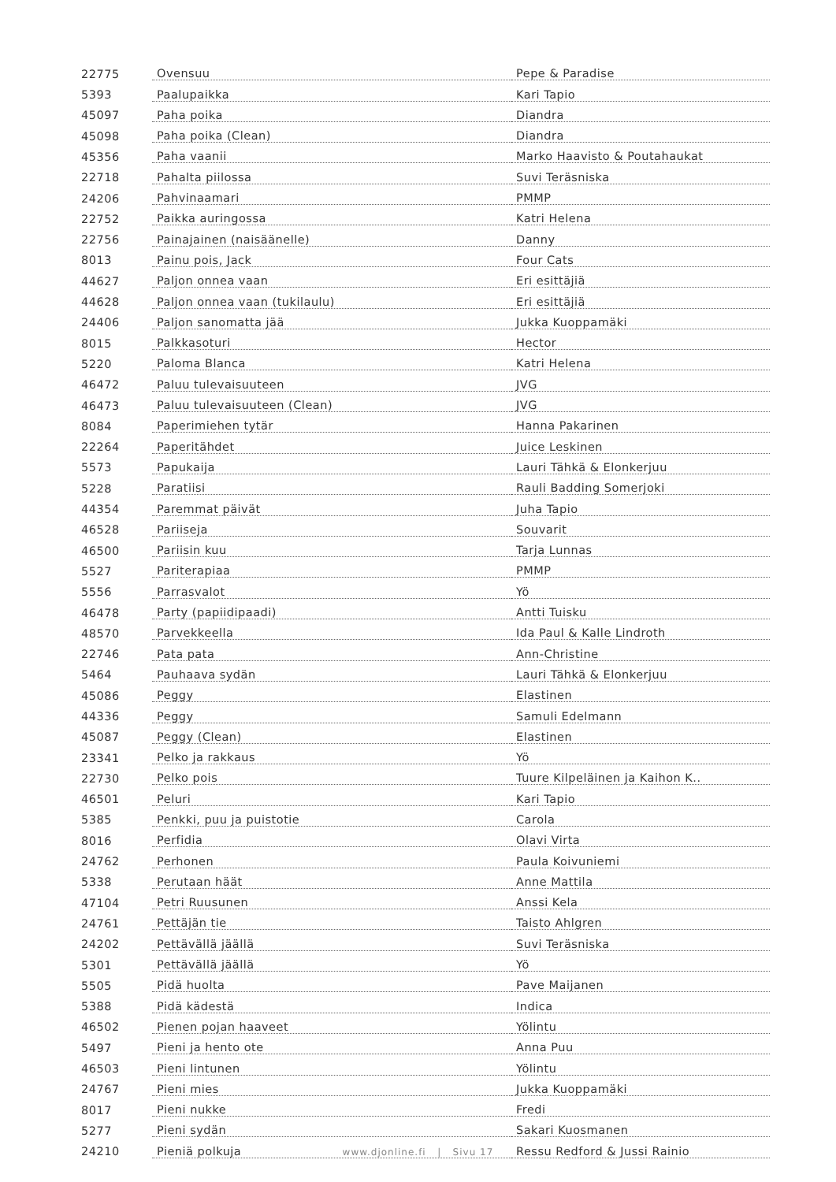| 22775 | Ovensuu | Pepe & Paradise |
| 5393 | Paalupaikka | Kari Tapio |
| 45097 | Paha poika | Diandra |
| 45098 | Paha poika (Clean) | Diandra |
| 45356 | Paha vaanii | Marko Haavisto & Poutahaukat |
| 22718 | Pahalta piilossa | Suvi Teräsniska |
| 24206 | Pahvinaamari | PMMP |
| 22752 | Paikka auringossa | Katri Helena |
| 22756 | Painajainen (naisäänelle) | Danny |
| 8013 | Painu pois, Jack | Four Cats |
| 44627 | Paljon onnea vaan | Eri esittäjiä |
| 44628 | Paljon onnea vaan (tukilaulu) | Eri esittäjiä |
| 24406 | Paljon sanomatta jää | Jukka Kuoppamäki |
| 8015 | Palkkasoturi | Hector |
| 5220 | Paloma Blanca | Katri Helena |
| 46472 | Paluu tulevaisuuteen | JVG |
| 46473 | Paluu tulevaisuuteen (Clean) | JVG |
| 8084 | Paperimiehen tytär | Hanna Pakarinen |
| 22264 | Paperitähdet | Juice Leskinen |
| 5573 | Papukaija | Lauri Tähkä & Elonkerjuu |
| 5228 | Paratiisi | Rauli Badding Somerjoki |
| 44354 | Paremmat päivät | Juha Tapio |
| 46528 | Pariiseja | Souvarit |
| 46500 | Pariisin kuu | Tarja Lunnas |
| 5527 | Pariterapiaa | PMMP |
| 5556 | Parrasvalot | Yö |
| 46478 | Party (papiidipaadi) | Antti Tuisku |
| 48570 | Parvekkeella | Ida Paul & Kalle Lindroth |
| 22746 | Pata pata | Ann-Christine |
| 5464 | Pauhaava sydän | Lauri Tähkä & Elonkerjuu |
| 45086 | Peggy | Elastinen |
| 44336 | Peggy | Samuli Edelmann |
| 45087 | Peggy (Clean) | Elastinen |
| 23341 | Pelko ja rakkaus | Yö |
| 22730 | Pelko pois | Tuure Kilpeläinen ja Kaihon K.. |
| 46501 | Peluri | Kari Tapio |
| 5385 | Penkki, puu ja puistotie | Carola |
| 8016 | Perfidia | Olavi Virta |
| 24762 | Perhonen | Paula Koivuniemi |
| 5338 | Perutaan häät | Anne Mattila |
| 47104 | Petri Ruusunen | Anssi Kela |
| 24761 | Pettäjän tie | Taisto Ahlgren |
| 24202 | Pettävällä jäällä | Suvi Teräsniska |
| 5301 | Pettävällä jäällä | Yö |
| 5505 | Pidä huolta | Pave Maijanen |
| 5388 | Pidä kädestä | Indica |
| 46502 | Pienen pojan haaveet | Yölintu |
| 5497 | Pieni ja hento ote | Anna Puu |
| 46503 | Pieni lintunen | Yölintu |
| 24767 | Pieni mies | Jukka Kuoppamäki |
| 8017 | Pieni nukke | Fredi |
| 5277 | Pieni sydän | Sakari Kuosmanen |
| 24210 | Pieniä polkuja | Ressu Redford & Jussi Rainio |
www.djonline.fi | Sivu 17